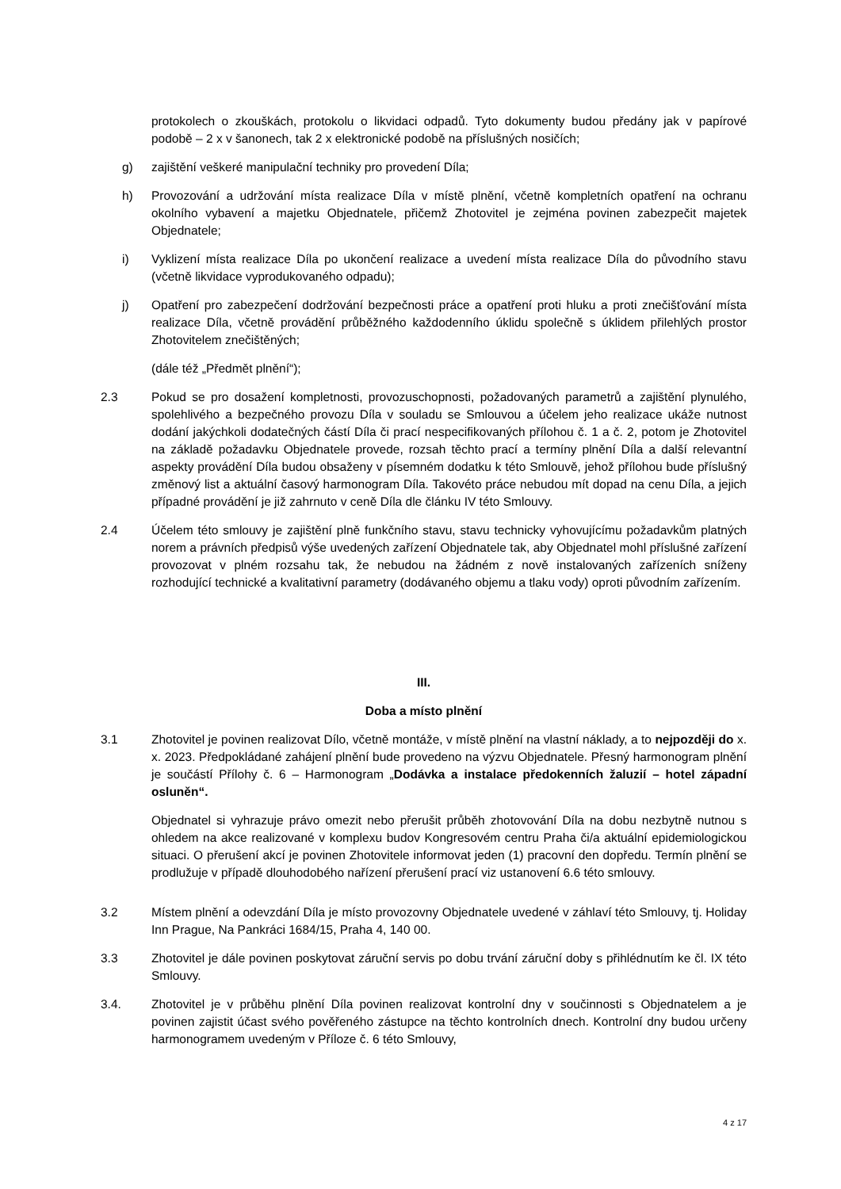protokolech o zkouškách, protokolu o likvidaci odpadů. Tyto dokumenty budou předány jak v papírové podobě – 2 x v šanonech, tak 2 x elektronické podobě na příslušných nosičích;
g) zajištění veškeré manipulační techniky pro provedení Díla;
h) Provozování a udržování místa realizace Díla v místě plnění, včetně kompletních opatření na ochranu okolního vybavení a majetku Objednatele, přičemž Zhotovitel je zejména povinen zabezpečit majetek Objednatele;
i) Vyklizení místa realizace Díla po ukončení realizace a uvedení místa realizace Díla do původního stavu (včetně likvidace vyprodukovaného odpadu);
j) Opatření pro zabezpečení dodržování bezpečnosti práce a opatření proti hluku a proti znečišťování místa realizace Díla, včetně provádění průběžného každodenního úklidu společně s úklidem přilehlých prostor Zhotovitelem znečištěných;
(dále též „Předmět plnění“);
2.3 Pokud se pro dosažení kompletnosti, provozuschopnosti, požadovaných parametrů a zajištění plynulého, spolehlivého a bezpečného provozu Díla v souladu se Smlouvou a účelem jeho realizace ukáže nutnost dodání jakýchkoli dodatečných částí Díla či prací nespecifikovaných přílohou č. 1 a č. 2, potom je Zhotovitel na základě požadavku Objednatele provede, rozsah těchto prací a termíny plnění Díla a další relevantní aspekty provádění Díla budou obsaženy v písemném dodatku k této Smlouvě, jehož přílohou bude příslušný změnový list a aktuální časový harmonogram Díla. Takovéto práce nebudou mít dopad na cenu Díla, a jejich případné provádění je již zahrnuto v ceně Díla dle článku IV této Smlouvy.
2.4 Účelem této smlouvy je zajištění plně funkčního stavu, stavu technicky vyhovujícímu požadavkům platných norem a právních předpisů výše uvedených zařízení Objednatele tak, aby Objednatel mohl příslušné zařízení provozovat v plném rozsahu tak, že nebudou na žádném z nově instalovaných zařízeních sníženy rozhodující technické a kvalitativní parametry (dodávaného objemu a tlaku vody) oproti původním zařízením.
III.
Doba a místo plnění
3.1 Zhotovitel je povinen realizovat Dílo, včetně montáže, v místě plnění na vlastní náklady, a to nejpozději do x. x. 2023. Předpokládané zahájení plnění bude provedeno na výzvu Objednatele. Přesný harmonogram plnění je součástí Přílohy č. 6 – Harmonogram „Dodávka a instalace předokenních žaluzií – hotel západní osluněn“.
Objednatel si vyhrazuje právo omezit nebo přerušit průběh zhotovování Díla na dobu nezbytně nutnou s ohledem na akce realizované v komplexu budov Kongresovém centru Praha či/a aktuální epidemiologickou situaci. O přerušení akcí je povinen Zhotovitele informovat jeden (1) pracovní den dopředu. Termín plnění se prodlužuje v případě dlouhodobého nařízení přerušení prací viz ustanovení 6.6 této smlouvy.
3.2 Místem plnění a odevzdání Díla je místo provozovny Objednatele uvedené v záhlaví této Smlouvy, tj. Holiday Inn Prague, Na Pankráci 1684/15, Praha 4, 140 00.
3.3 Zhotovitel je dále povinen poskytovat záruční servis po dobu trvání záruční doby s přihlédnutím ke čl. IX této Smlouvy.
3.4. Zhotovitel je v průběhu plnění Díla povinen realizovat kontrolní dny v součinnosti s Objednatelem a je povinen zajistit účast svého pověřeného zástupce na těchto kontrolních dnech. Kontrolní dny budou určeny harmonogramem uvedeným v Příloze č. 6 této Smlouvy,
4 z 17